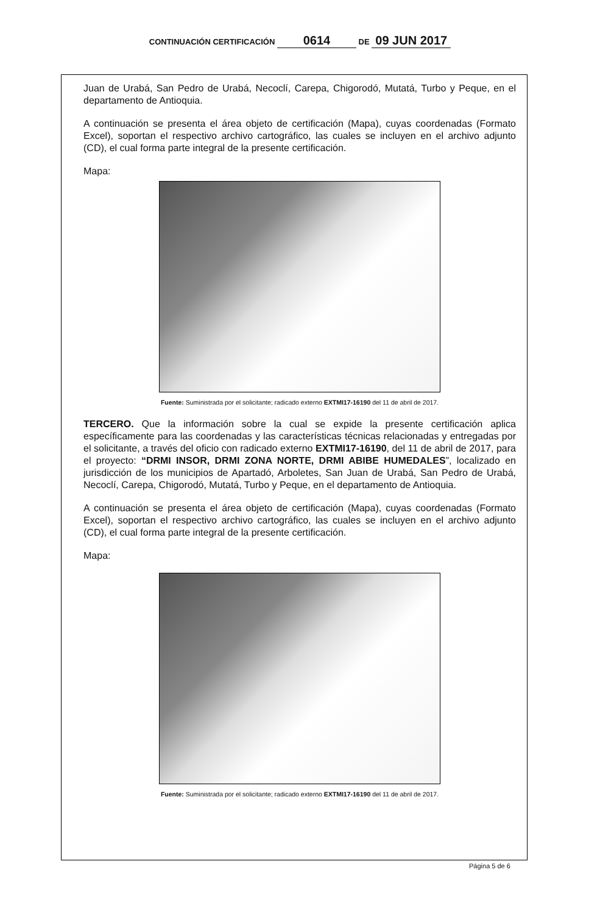CONTINUACIÓN CERTIFICACIÓN 0614 DE 09 JUN 2017
Juan de Urabá, San Pedro de Urabá, Necoclí, Carepa, Chigorodó, Mutatá, Turbo y Peque, en el departamento de Antioquia.
A continuación se presenta el área objeto de certificación (Mapa), cuyas coordenadas (Formato Excel), soportan el respectivo archivo cartográfico, las cuales se incluyen en el archivo adjunto (CD), el cual forma parte integral de la presente certificación.
Mapa:
Fuente: Suministrada por el solicitante; radicado externo EXTMI17-16190 del 11 de abril de 2017.
TERCERO. Que la información sobre la cual se expide la presente certificación aplica específicamente para las coordenadas y las características técnicas relacionadas y entregadas por el solicitante, a través del oficio con radicado externo EXTMI17-16190, del 11 de abril de 2017, para el proyecto: “DRMI INSOR, DRMI ZONA NORTE, DRMI ABIBE HUMEDALES”, localizado en jurisdicción de los municipios de Apartadó, Arboletes, San Juan de Urabá, San Pedro de Urabá, Necoclí, Carepa, Chigorodó, Mutatá, Turbo y Peque, en el departamento de Antioquia.
A continuación se presenta el área objeto de certificación (Mapa), cuyas coordenadas (Formato Excel), soportan el respectivo archivo cartográfico, las cuales se incluyen en el archivo adjunto (CD), el cual forma parte integral de la presente certificación.
Mapa:
Fuente: Suministrada por el solicitante; radicado externo EXTMI17-16190 del 11 de abril de 2017.
Página 5 de 6